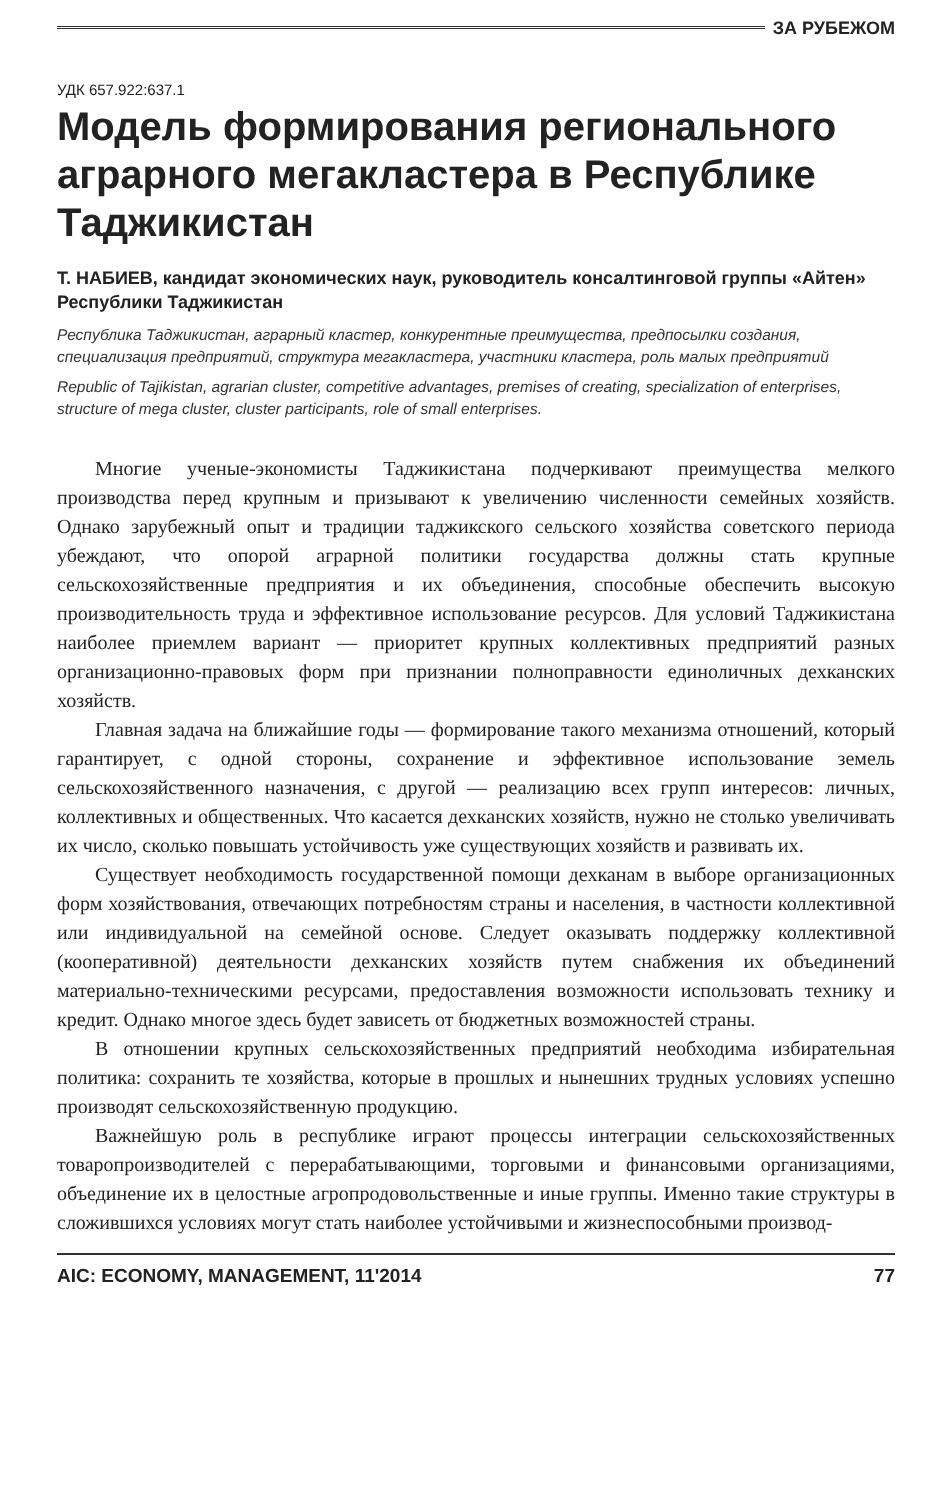ЗА РУБЕЖОМ
УДК 657.922:637.1
Модель формирования регионального аграрного мегакластера в Республике Таджикистан
Т. НАБИЕВ, кандидат экономических наук, руководитель консалтинговой группы «Айтен» Республики Таджикистан
Республика Таджикистан, аграрный кластер, конкурентные преимущества, предпосылки создания, специализация предприятий, структура мегакластера, участники кластера, роль малых предприятий
Republic of Tajikistan, agrarian cluster, competitive advantages, premises of creating, specialization of enterprises, structure of mega cluster, cluster participants, role of small enterprises.
Многие ученые-экономисты Таджикистана подчеркивают преимущества мелкого производства перед крупным и призывают к увеличению численности семейных хозяйств. Однако зарубежный опыт и традиции таджикского сельского хозяйства советского периода убеждают, что опорой аграрной политики государства должны стать крупные сельскохозяйственные предприятия и их объединения, способные обеспечить высокую производительность труда и эффективное использование ресурсов. Для условий Таджикистана наиболее приемлем вариант — приоритет крупных коллективных предприятий разных организационно-правовых форм при признании полноправности единоличных дехканских хозяйств.
Главная задача на ближайшие годы — формирование такого механизма отношений, который гарантирует, с одной стороны, сохранение и эффективное использование земель сельскохозяйственного назначения, с другой — реализацию всех групп интересов: личных, коллективных и общественных. Что касается дехканских хозяйств, нужно не столько увеличивать их число, сколько повышать устойчивость уже существующих хозяйств и развивать их.
Существует необходимость государственной помощи дехканам в выборе организационных форм хозяйствования, отвечающих потребностям страны и населения, в частности коллективной или индивидуальной на семейной основе. Следует оказывать поддержку коллективной (кооперативной) деятельности дехканских хозяйств путем снабжения их объединений материально-техническими ресурсами, предоставления возможности использовать технику и кредит. Однако многое здесь будет зависеть от бюджетных возможностей страны.
В отношении крупных сельскохозяйственных предприятий необходима избирательная политика: сохранить те хозяйства, которые в прошлых и нынешних трудных условиях успешно производят сельскохозяйственную продукцию.
Важнейшую роль в республике играют процессы интеграции сельскохозяйственных товаропроизводителей с перерабатывающими, торговыми и финансовыми организациями, объединение их в целостные агропродовольственные и иные группы. Именно такие структуры в сложившихся условиях могут стать наиболее устойчивыми и жизнеспособными производ-
AIC: ECONOMY, MANAGEMENT, 11'2014 77